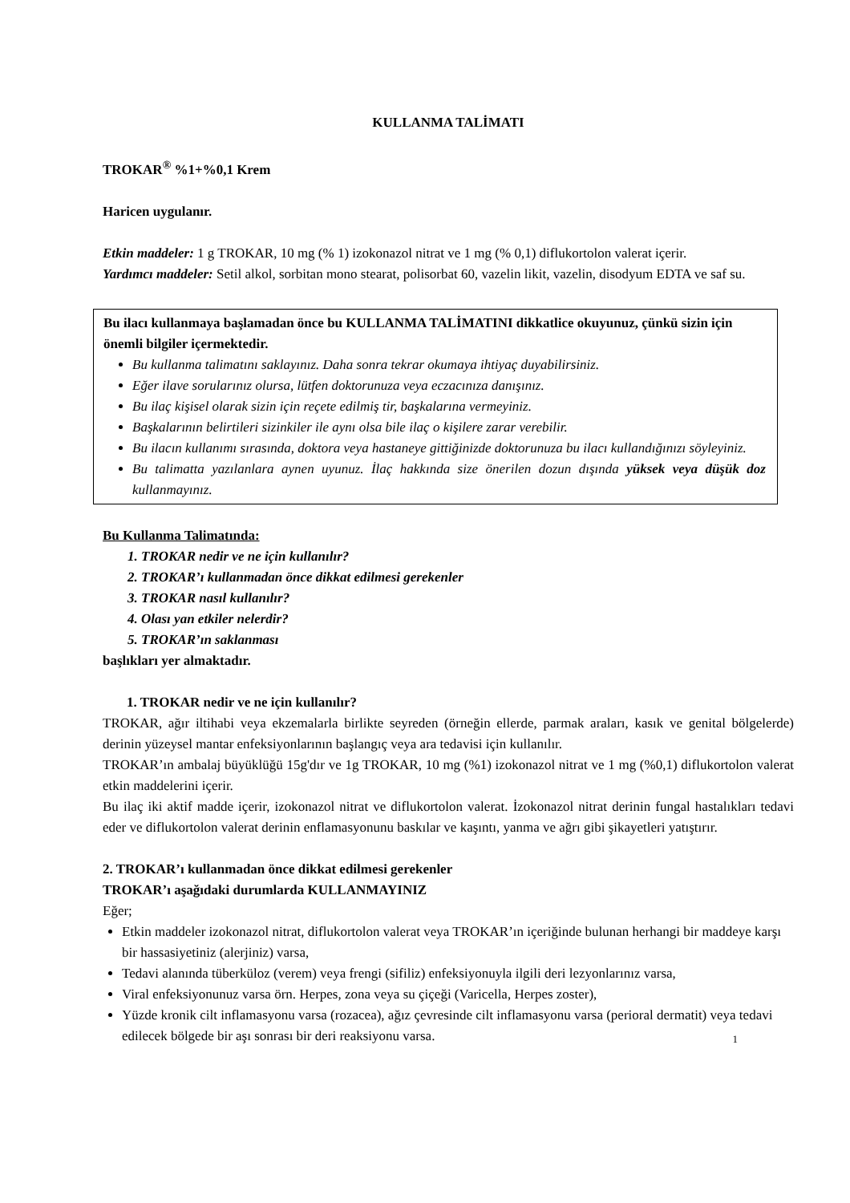KULLANMA TALİMATI
TROKAR<sup>®</sup> %1+%0,1 Krem
Haricen uygulanır.
Etkin maddeler: 1 g TROKAR, 10 mg (% 1) izokonazol nitrat ve 1 mg (% 0,1) diflukortolon valerat içerir.
Yardımcı maddeler: Setil alkol, sorbitan mono stearat, polisorbat 60, vazelin likit, vazelin, disodyum EDTA ve saf su.
Bu ilacı kullanmaya başlamadan önce bu KULLANMA TALİMATINI dikkatlice okuyunuz, çünkü sizin için önemli bilgiler içermektedir.
Bu kullanma talimatını saklayınız. Daha sonra tekrar okumaya ihtiyaç duyabilirsiniz.
Eğer ilave sorularınız olursa, lütfen doktorunuza veya eczacınıza danışınız.
Bu ilaç kişisel olarak sizin için reçete edilmiş tir, başkalarına vermeyiniz.
Başkalarının belirtileri sizinkiler ile aynı olsa bile ilaç o kişilere zarar verebilir.
Bu ilacın kullanımı sırasında, doktora veya hastaneye gittiğinizde doktorunuza bu ilacı kullandığınızı söyleyiniz.
Bu talimatta yazılanlara aynen uyunuz. İlaç hakkında size önerilen dozun dışında yüksek veya düşük doz kullanmayınız.
Bu Kullanma Talimatında:
1. TROKAR nedir ve ne için kullanılır?
2. TROKAR’ı kullanmadan önce dikkat edilmesi gerekenler
3. TROKAR nasıl kullanılır?
4. Olası yan etkiler nelerdir?
5. TROKAR’ın saklanması
başlıkları yer almaktadır.
1. TROKAR nedir ve ne için kullanılır?
TROKAR, ağır iltihabi veya ekzemalarla birlikte seyreden (örneğin ellerde, parmak araları, kasık ve genital bölgelerde) derinin yüzeysel mantar enfeksiyonlarının başlangıç veya ara tedavisi için kullanılır.
TROKAR’ın ambalaj büyüklüğü 15g'dır ve 1g TROKAR, 10 mg (%1) izokonazol nitrat ve 1 mg (%0,1) diflukortolon valerat etkin maddelerini içerir.
Bu ilaç iki aktif madde içerir, izokonazol nitrat ve diflukortolon valerat. İzokonazol nitrat derinin fungal hastalıkları tedavi eder ve diflukortolon valerat derinin enflamasyonunu baskılar ve kaşıntı, yanma ve ağrı gibi şikayetleri yatıştırır.
2. TROKAR’ı kullanmadan önce dikkat edilmesi gerekenler
TROKAR’ı aşağıdaki durumlarda KULLANMAYINIZ
Eğer;
Etkin maddeler izokonazol nitrat, diflukortolon valerat veya TROKAR’ın içeriğinde bulunan herhangi bir maddeye karşı bir hassasiyetiniz (alerjiniz) varsa,
Tedavi alanında tüberküloz (verem) veya frengi (sifiliz) enfeksiyonuyla ilgili deri lezyonlarınız varsa,
Viral enfeksiyonunuz varsa örn. Herpes, zona veya su çiçeği (Varicella, Herpes zoster),
Yüzde kronik cilt inflamasyonu varsa (rozacea), ağız çevresinde cilt inflamasyonu varsa (perioral dermatit) veya tedavi edilecek bölgede bir aşı sonrası bir deri reaksiyonu varsa.
1